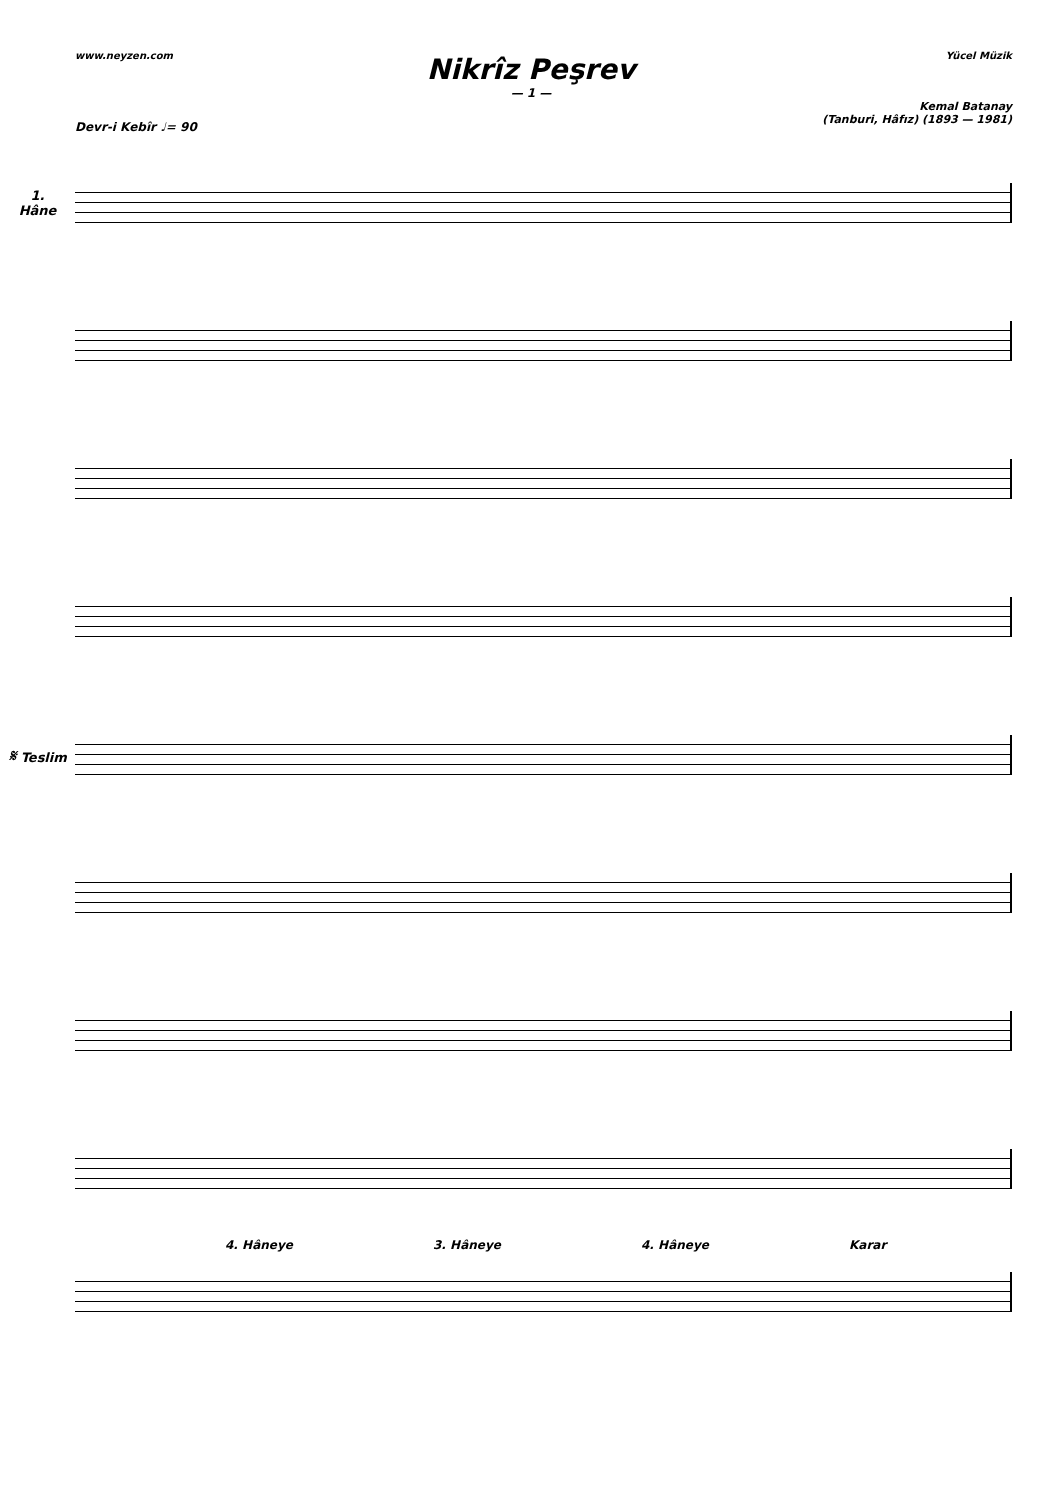www.neyzen.com Yücel Müzik
Nikrîz Peşrev
— 1 —
Kemal Batanay
(Tanburi, Hâfız) (1893 — 1981)
Devr-i Kebîr ♩= 90
1.
Hâne
𝄋 Teslim
4. Hâneye 3. Hâneye 4. Hâneye Karar